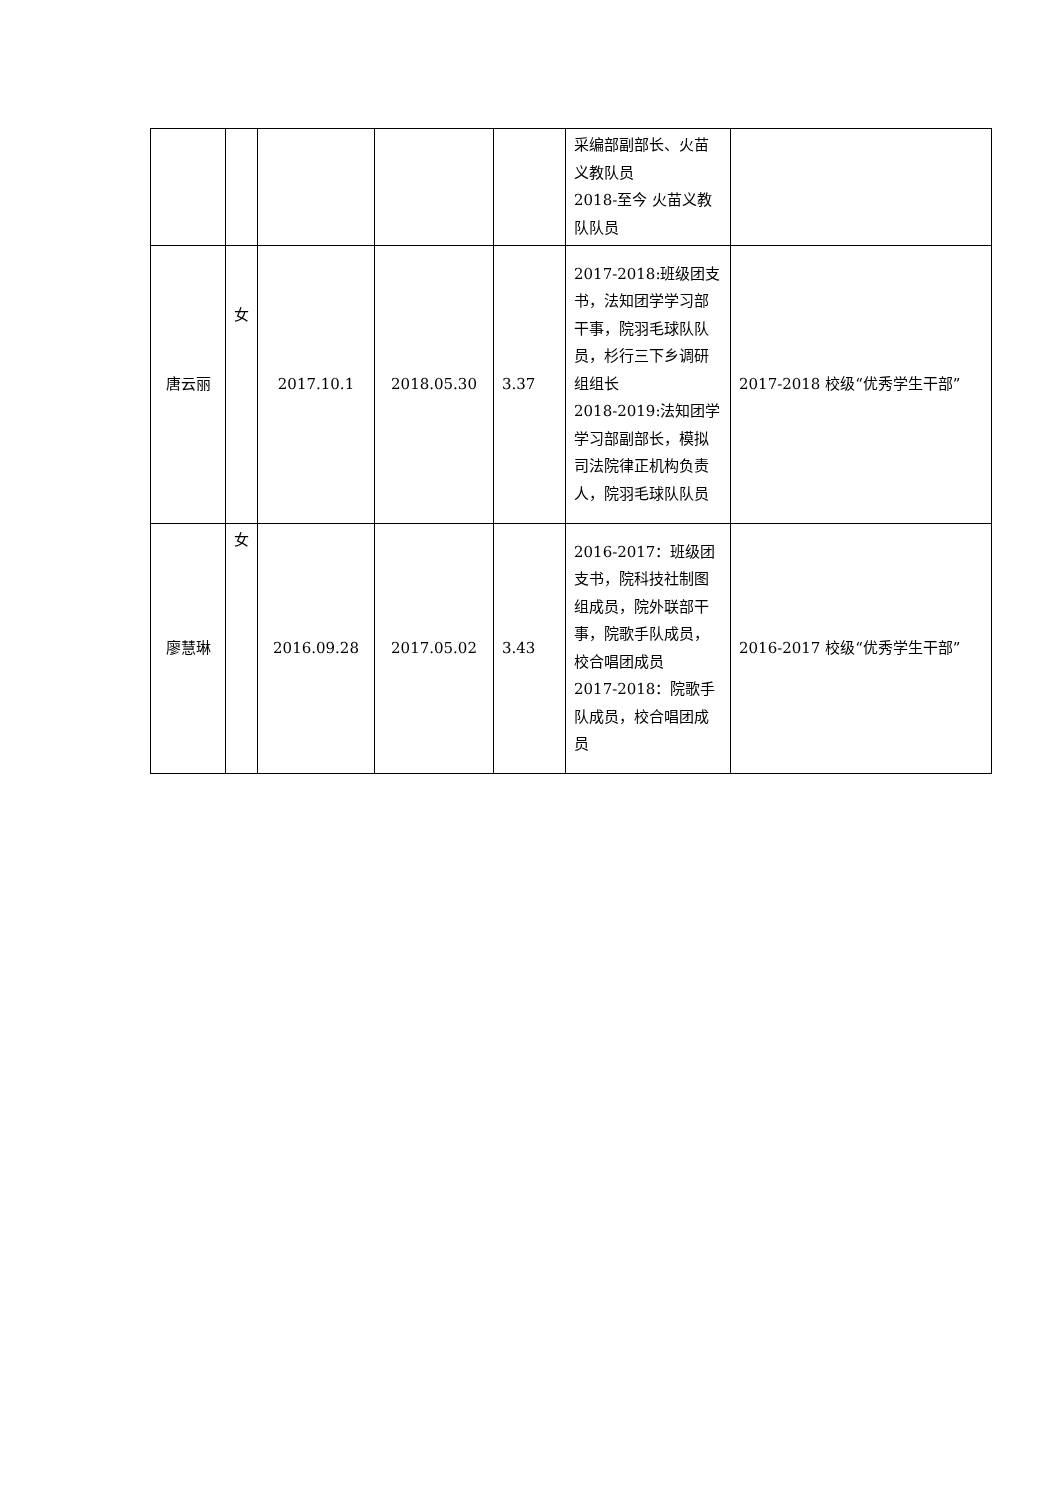| | | | | | 采编部副部长、火苗义教队员 2018-至今 火苗义教队队员 | |
| 唐云丽 | 女 | 2017.10.1 | 2018.05.30 | 3.37 | 2017-2018:班级团支书，法知团学学习部干事，院羽毛球队队员，杉行三下乡调研组组长 2018-2019:法知团学学习部副部长，模拟司法院律正机构负责人，院羽毛球队队员 | 2017-2018 校级“优秀学生干部” |
| 廖慧琳 | 女 | 2016.09.28 | 2017.05.02 | 3.43 | 2016-2017：班级团支书，院科技社制图组成员，院外联部干事，院歌手队成员，校合唱团成员 2017-2018：院歌手队成员，校合唱团成员 | 2016-2017 校级“优秀学生干部” |